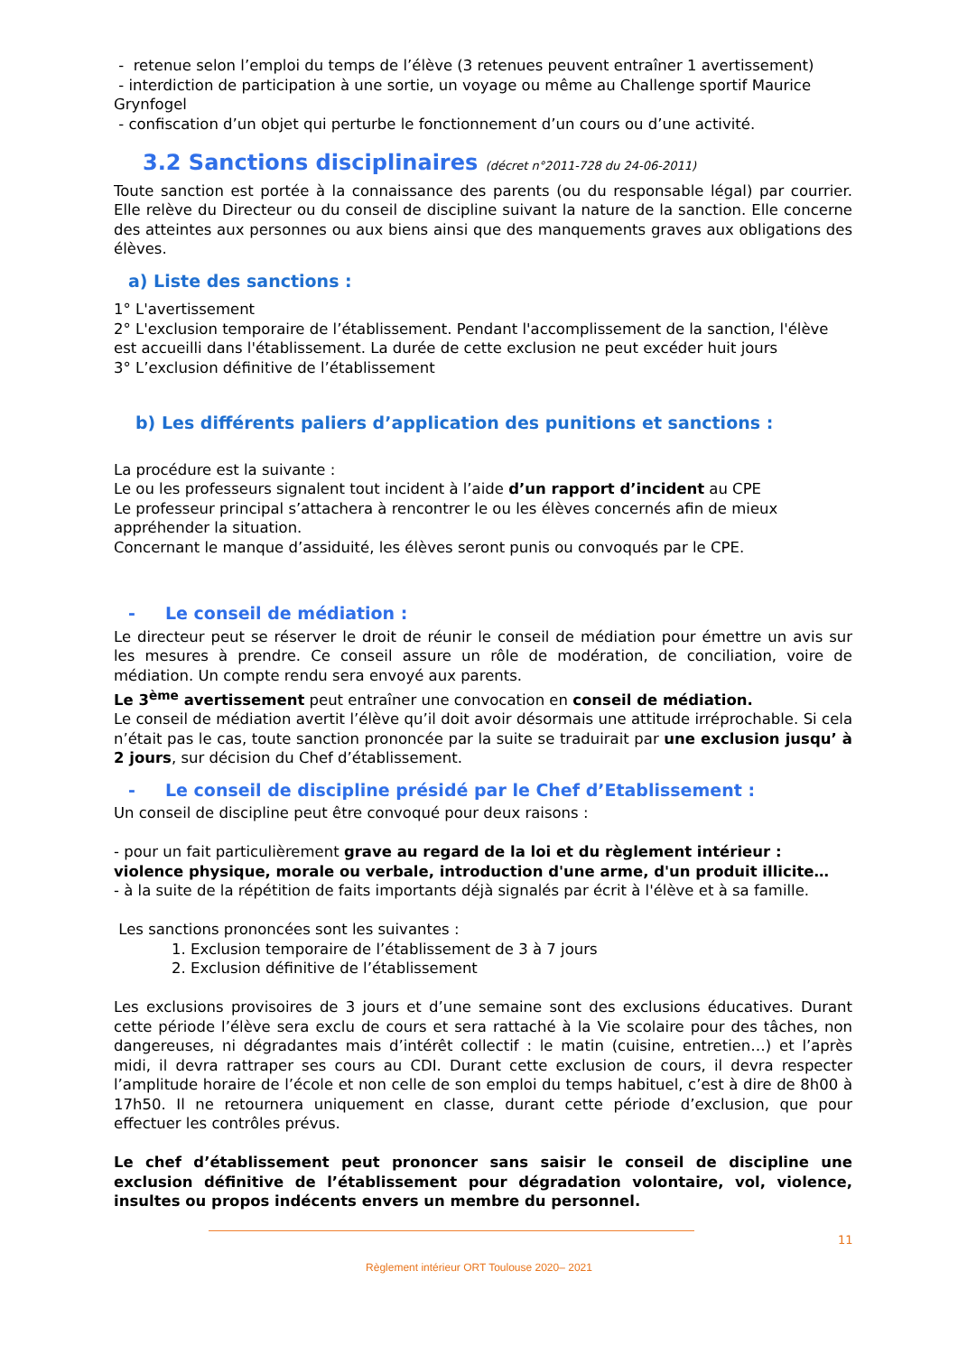- retenue selon l’emploi du temps de l’élève (3 retenues peuvent entraîner 1 avertissement)
- interdiction de participation à une sortie, un voyage ou même au Challenge sportif Maurice Grynfogel
- confiscation d’un objet qui perturbe le fonctionnement d’un cours ou d’une activité.
3.2 Sanctions disciplinaires (décret n°2011-728 du 24-06-2011)
Toute sanction est portée à la connaissance des parents (ou du responsable légal) par courrier. Elle relève du Directeur ou du conseil de discipline suivant la nature de la sanction. Elle concerne des atteintes aux personnes ou aux biens ainsi que des manquements graves aux obligations des élèves.
a) Liste des sanctions :
1° L'avertissement
2° L'exclusion temporaire de l’établissement. Pendant l'accomplissement de la sanction, l'élève est accueilli dans l'établissement. La durée de cette exclusion ne peut excéder huit jours
3° L’exclusion définitive de l’établissement
b) Les différents paliers d’application des punitions et sanctions :
La procédure est la suivante :
Le ou les professeurs signalent tout incident à l’aide d’un rapport d’incident au CPE
Le professeur principal s’attachera à rencontrer le ou les élèves concernés afin de mieux appréhender la situation.
Concernant le manque d’assiduité, les élèves seront punis ou convoqués par le CPE.
- Le conseil de médiation :
Le directeur peut se réserver le droit de réunir le conseil de médiation pour émettre un avis sur les mesures à prendre. Ce conseil assure un rôle de modération, de conciliation, voire de médiation. Un compte rendu sera envoyé aux parents.
Le 3<sup>ème</sup> avertissement peut entraîner une convocation en conseil de médiation.
Le conseil de médiation avertit l’élève qu’il doit avoir désormais une attitude irréprochable. Si cela n’était pas le cas, toute sanction prononcée par la suite se traduirait par une exclusion jusqu’ à 2 jours, sur décision du Chef d’établissement.
- Le conseil de discipline présidé par le Chef d’Etablissement :
Un conseil de discipline peut être convoqué pour deux raisons :
- pour un fait particulièrement grave au regard de la loi et du règlement intérieur : violence physique, morale ou verbale, introduction d'une arme, d'un produit illicite…
- à la suite de la répétition de faits importants déjà signalés par écrit à l'élève et à sa famille.
Les sanctions prononcées sont les suivantes :
1. Exclusion temporaire de l’établissement de 3 à 7 jours
2. Exclusion définitive de l’établissement
Les exclusions provisoires de 3 jours et d’une semaine sont des exclusions éducatives. Durant cette période l’élève sera exclu de cours et sera rattaché à la Vie scolaire pour des tâches, non dangereuses, ni dégradantes mais d’intérêt collectif : le matin (cuisine, entretien…) et l’après midi, il devra rattraper ses cours au CDI. Durant cette exclusion de cours, il devra respecter l’amplitude horaire de l’école et non celle de son emploi du temps habituel, c’est à dire de 8h00 à 17h50. Il ne retournera uniquement en classe, durant cette période d’exclusion, que pour effectuer les contrôles prévus.
Le chef d’établissement peut prononcer sans saisir le conseil de discipline une exclusion définitive de l’établissement pour dégradation volontaire, vol, violence, insultes ou propos indécents envers un membre du personnel.
11
Règlement intérieur ORT Toulouse 2020– 2021